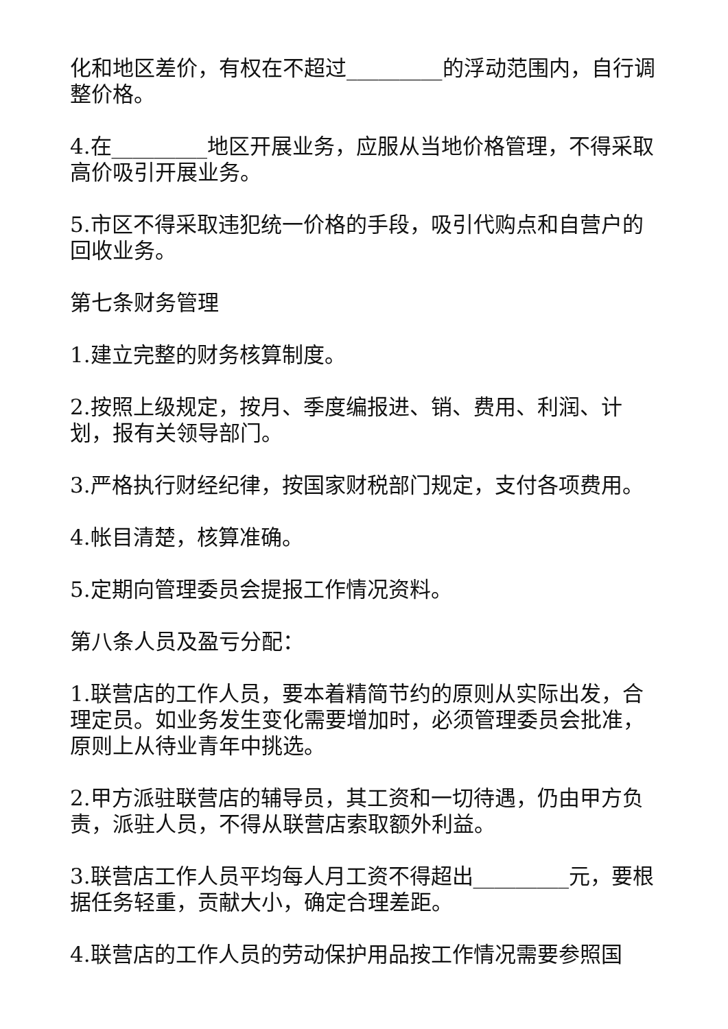化和地区差价，有权在不超过_________的浮动范围内，自行调整价格。
4.在_________地区开展业务，应服从当地价格管理，不得采取高价吸引开展业务。
5.市区不得采取违犯统一价格的手段，吸引代购点和自营户的回收业务。
第七条财务管理
1.建立完整的财务核算制度。
2.按照上级规定，按月、季度编报进、销、费用、利润、计划，报有关领导部门。
3.严格执行财经纪律，按国家财税部门规定，支付各项费用。
4.帐目清楚，核算准确。
5.定期向管理委员会提报工作情况资料。
第八条人员及盈亏分配：
1.联营店的工作人员，要本着精简节约的原则从实际出发，合理定员。如业务发生变化需要增加时，必须管理委员会批准，原则上从待业青年中挑选。
2.甲方派驻联营店的辅导员，其工资和一切待遇，仍由甲方负责，派驻人员，不得从联营店索取额外利益。
3.联营店工作人员平均每人月工资不得超出_________元，要根据任务轻重，贡献大小，确定合理差距。
4.联营店的工作人员的劳动保护用品按工作情况需要参照国